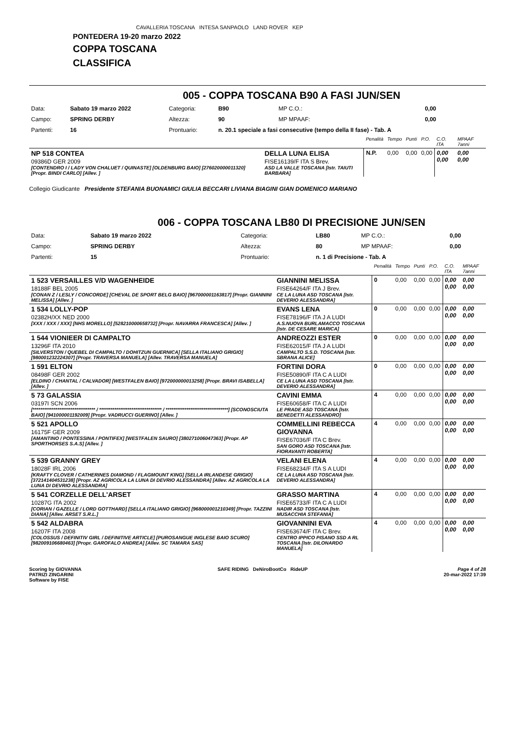CAVALLERIA TOSCANA INTESA SANPAOLO LAND ROVER KEP
PONTEDERA 19-20 marzo 2022
COPPA TOSCANA
CLASSIFICA
005 - COPPA TOSCANA B90 A FASI JUN/SEN
| Data: | Sabato 19 marzo 2022 | Categoria: | B90 | MP C.O.: | 0,00 |
| Campo: | SPRING DERBY | Altezza: | 90 | MP MPAAF: | 0,00 |
| Partenti: | 16 | Prontuario: | n. 20.1 speciale a fasi consecutive (tempo della II fase) - Tab. A | | |
| | | Penalità | Tempo | Punti | P.O. | C.O. ITA | MPAAF 7anni |
| NP 518 CONTEA 09386D GER 2009 [CONTENDRO I / LADY VON CHALUET / QUINASTE] [OLDENBURG BAIO] [276020000011320] [Propr. BINDI CARLO] [Allev. ] | DELLA LUNA ELISA FISE16139/F ITA S Brev. ASD LA VALLE TOSCANA [Istr. TAIUTI BARBARA] | N.P. | 0,00 | 0,00 | 0,00 | 0,00 0,00 | 0,00 0,00 |
Collegio Giudicante Presidente STEFANIA BUONAMICI GIULIA BECCARI LIVIANA BIAGINI GIAN DOMENICO MARIANO
006 - COPPA TOSCANA LB80 DI PRECISIONE JUN/SEN
| Data: | Sabato 19 marzo 2022 | Categoria: | LB80 | MP C.O.: | 0,00 |
| Campo: | SPRING DERBY | Altezza: | 80 | MP MPAAF: | 0,00 |
| Partenti: | 15 | Prontuario: | n. 1 di Precisione - Tab. A | | |
| | | Penalità | Tempo | Punti | P.O. | C.O. ITA | MPAAF 7anni |
| 1 523 VERSAILLES V/D WAGENHEIDE 18188F BEL 2005 [CONAN Z / LESLY / CONCORDE] [CHEVAL DE SPORT BELG BAIO] [967000001163817] [Propr. GIANNINI MELISSA] [Allev. ] | GIANNINI MELISSA FISE64264/F ITA J Brev. CE LA LUNA ASD TOSCANA [Istr. DEVERIO ALESSANDRA] | 0 | 0,00 | 0,00 | 0,00 | 0,00 0,00 | 0,00 0,00 |
| 1 534 LOLLY-POP 02382H/XX NED 2000 [XXX / XXX / XXX] [NHS MORELLO] [528210000658732] [Propr. NAVARRA FRANCESCA] [Allev. ] | EVANS LENA FISE78196/F ITA J A LUDI A.S.NUOVA BURLAMACCO TOSCANA [Istr. DE CESARE MARICA] | 0 | 0,00 | 0,00 | 0,00 | 0,00 0,00 | 0,00 0,00 |
| 1 544 VIONIEER DI CAMPALTO 13296F ITA 2010 [SILVERSTON / QUEBEL DI CAMPALTO / DOHITZUN GUERNICA] [SELLA ITALIANO GRIGIO] [980001232224307] [Propr. TRAVERSA MANUELA] [Allev. TRAVERSA MANUELA] | ANDREOZZI ESTER FISE62015/F ITA J A LUDI CAMPALTO S.S.D. TOSCANA [Istr. SBRANA ALICE] | 0 | 0,00 | 0,00 | 0,00 | 0,00 0,00 | 0,00 0,00 |
| 1 591 ELTON 08498F GER 2002 [ELDINO / CHANTAL / CALVADOR] [WESTFALEN BAIO] [972000000013258] [Propr. BRAVI ISABELLA] [Allev. ] | FORTINI DORA FISE50890/F ITA C A LUDI CE LA LUNA ASD TOSCANA [Istr. DEVERIO ALESSANDRA] | 0 | 0,00 | 0,00 | 0,00 | 0,00 0,00 | 0,00 0,00 |
| 5 73 GALASSIA 03197I SCN 2006 [********************************* / ********************************* / *********************************] [SCONOSCIUTA BAIO] [941000001192009] [Propr. VADRUCCI GUERINO] [Allev. ] | CAVINI EMMA FISE60658/F ITA C A LUDI LE PRADE ASD TOSCANA [Istr. BENEDETTI ALESSANDRO] | 4 | 0,00 | 0,00 | 0,00 | 0,00 0,00 | 0,00 0,00 |
| 5 521 APOLLO 16175F GER 2009 [AMANTINO / PONTESSINA / PONTIFEX] [WESTFALEN SAURO] [380271006047363] [Propr. AP SPORTHORSES S.A.S] [Allev. ] | COMMELLINI REBECCA GIOVANNA FISE67036/F ITA C Brev. SAN GORO ASD TOSCANA [Istr. FIORAVANTI ROBERTA] | 4 | 0,00 | 0,00 | 0,00 | 0,00 0,00 | 0,00 0,00 |
| 5 539 GRANNY GREY 18028F IRL 2006 [KRAFTY CLOVER / CATHERINES DIAMOND / FLAGMOUNT KING] [SELLA IRLANDESE GRIGIO] [372141404531238] [Propr. AZ AGRICOLA LA LUNA DI DEVRIO ALESSANDRA] [Allev. AZ AGRICOLA LA LUNA DI DEVRIO ALESSANDRA] | VELANI ELENA FISE68234/F ITA S A LUDI CE LA LUNA ASD TOSCANA [Istr. DEVERIO ALESSANDRA] | 4 | 0,00 | 0,00 | 0,00 | 0,00 0,00 | 0,00 0,00 |
| 5 541 CORZELLE DELL'ARSET 10287G ITA 2002 [CORIAN / GAZELLE / LORD GOTTHARD] [SELLA ITALIANO GRIGIO] [968000001210349] [Propr. TAZZINI DIANA] [Allev. ARSET S.R.L.] | GRASSO MARTINA FISE65733/F ITA C A LUDI NADIR ASD TOSCANA [Istr. MUSACCHIA STEFANIA] | 4 | 0,00 | 0,00 | 0,00 | 0,00 0,00 | 0,00 0,00 |
| 5 542 ALDABRA 16207F ITA 2008 [COLOSSUS / DEFINITIV GIRL / DEFINITIVE ARTICLE] [PUROSANGUE INGLESE BAIO SCURO] [982009106680463] [Propr. GAROFALO ANDREA] [Allev. SC TAMARA SAS] | GIOVANNINI EVA FISE63674/F ITA C Brev. CENTRO IPPICO PISANO SSD A RL TOSCANA [Istr. DILONARDO MANUELA] | 4 | 0,00 | 0,00 | 0,00 | 0,00 0,00 | 0,00 0,00 |
Scoring by GIOVANNA
PATRIZI ZINGARINI
Software by FISE
SAFE RIDING DeNiroBootCo RideUP
Page 4 of 28
20-mar-2022 17:39